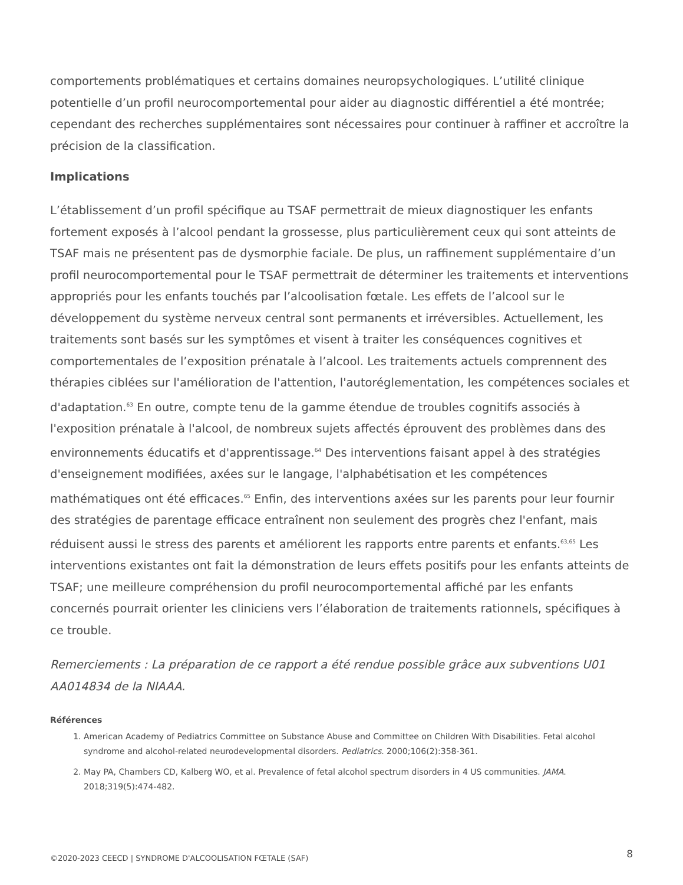comportements problématiques et certains domaines neuropsychologiques. L’utilité clinique potentielle d’un profil neurocomportemental pour aider au diagnostic différentiel a été montrée; cependant des recherches supplémentaires sont nécessaires pour continuer à raffiner et accroître la précision de la classification.
Implications
L’établissement d’un profil spécifique au TSAF permettrait de mieux diagnostiquer les enfants fortement exposés à l’alcool pendant la grossesse, plus particulièrement ceux qui sont atteints de TSAF mais ne présentent pas de dysmorphie faciale. De plus, un raffinement supplémentaire d’un profil neurocomportemental pour le TSAF permettrait de déterminer les traitements et interventions appropriés pour les enfants touchés par l’alcoolisation fœtale. Les effets de l’alcool sur le développement du système nerveux central sont permanents et irréversibles. Actuellement, les traitements sont basés sur les symptômes et visent à traiter les conséquences cognitives et comportementales de l’exposition prénatale à l’alcool. Les traitements actuels comprennent des thérapies ciblées sur l'amélioration de l'attention, l'autoréglementation, les compétences sociales et d'adaptation.<sup>63</sup> En outre, compte tenu de la gamme étendue de troubles cognitifs associés à l'exposition prénatale à l'alcool, de nombreux sujets affectés éprouvent des problèmes dans des environnements éducatifs et d'apprentissage.<sup>64</sup> Des interventions faisant appel à des stratégies d'enseignement modifiées, axées sur le langage, l'alphabétisation et les compétences mathématiques ont été efficaces.<sup>65</sup> Enfin, des interventions axées sur les parents pour leur fournir des stratégies de parentage efficace entraînent non seulement des progrès chez l'enfant, mais réduisent aussi le stress des parents et améliorent les rapports entre parents et enfants.<sup>63,65</sup> Les interventions existantes ont fait la démonstration de leurs effets positifs pour les enfants atteints de TSAF; une meilleure compréhension du profil neurocomportemental affiché par les enfants concernés pourrait orienter les cliniciens vers l’élaboration de traitements rationnels, spécifiques à ce trouble.
Remerciements : La préparation de ce rapport a été rendue possible grâce aux subventions U01 AA014834 de la NIAAA.
Références
1. American Academy of Pediatrics Committee on Substance Abuse and Committee on Children With Disabilities. Fetal alcohol syndrome and alcohol-related neurodevelopmental disorders. Pediatrics. 2000;106(2):358-361.
2. May PA, Chambers CD, Kalberg WO, et al. Prevalence of fetal alcohol spectrum disorders in 4 US communities. JAMA. 2018;319(5):474-482.
©2020-2023 CEECD | SYNDROME D'ALCOOLISATION FŒTALE (SAF) 8